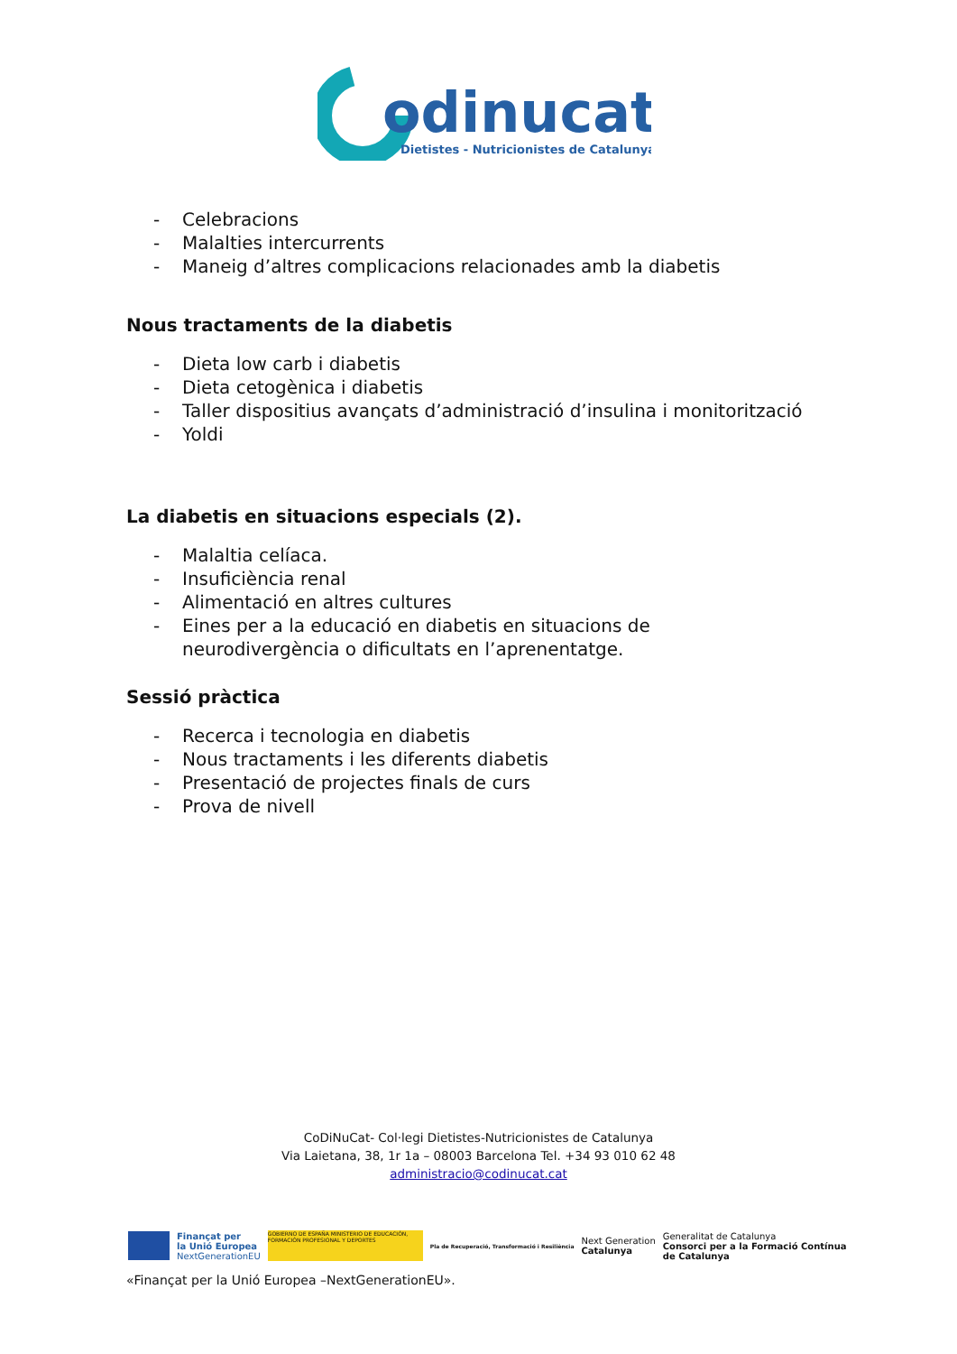odinucat
Dietistes - Nutricionistes de Catalunya
- Celebracions
- Malalties intercurrents
- Maneig d’altres complicacions relacionades amb la diabetis
Nous tractaments de la diabetis
- Dieta low carb i diabetis
- Dieta cetogènica i diabetis
- Taller dispositius avançats d’administració d’insulina i monitorització
- Yoldi
La diabetis en situacions especials (2).
- Malaltia celíaca.
- Insuficiència renal
- Alimentació en altres cultures
- Eines per a la educació en diabetis en situacions de
neurodivergència o dificultats en l’aprenentatge.
Sessió pràctica
- Recerca i tecnologia en diabetis
- Nous tractaments i les diferents diabetis
- Presentació de projectes finals de curs
- Prova de nivell
CoDiNuCat- Col·legi Dietistes-Nutricionistes de Catalunya
Via Laietana, 38, 1r 1a – 08003 Barcelona Tel. +34 93 010 62 48
administracio@codinucat.cat
Finançat per
la Unió Europea
NextGenerationEU
GOBIERNO DE ESPAÑA MINISTERIO DE EDUCACIÓN, FORMACIÓN PROFESIONAL Y DEPORTES
Pla de Recuperació, Transformació i Resiliència
Next Generation
Catalunya
Generalitat de Catalunya
Consorci per a la Formació Contínua
de Catalunya
«Finançat per la Unió Europea –NextGenerationEU».